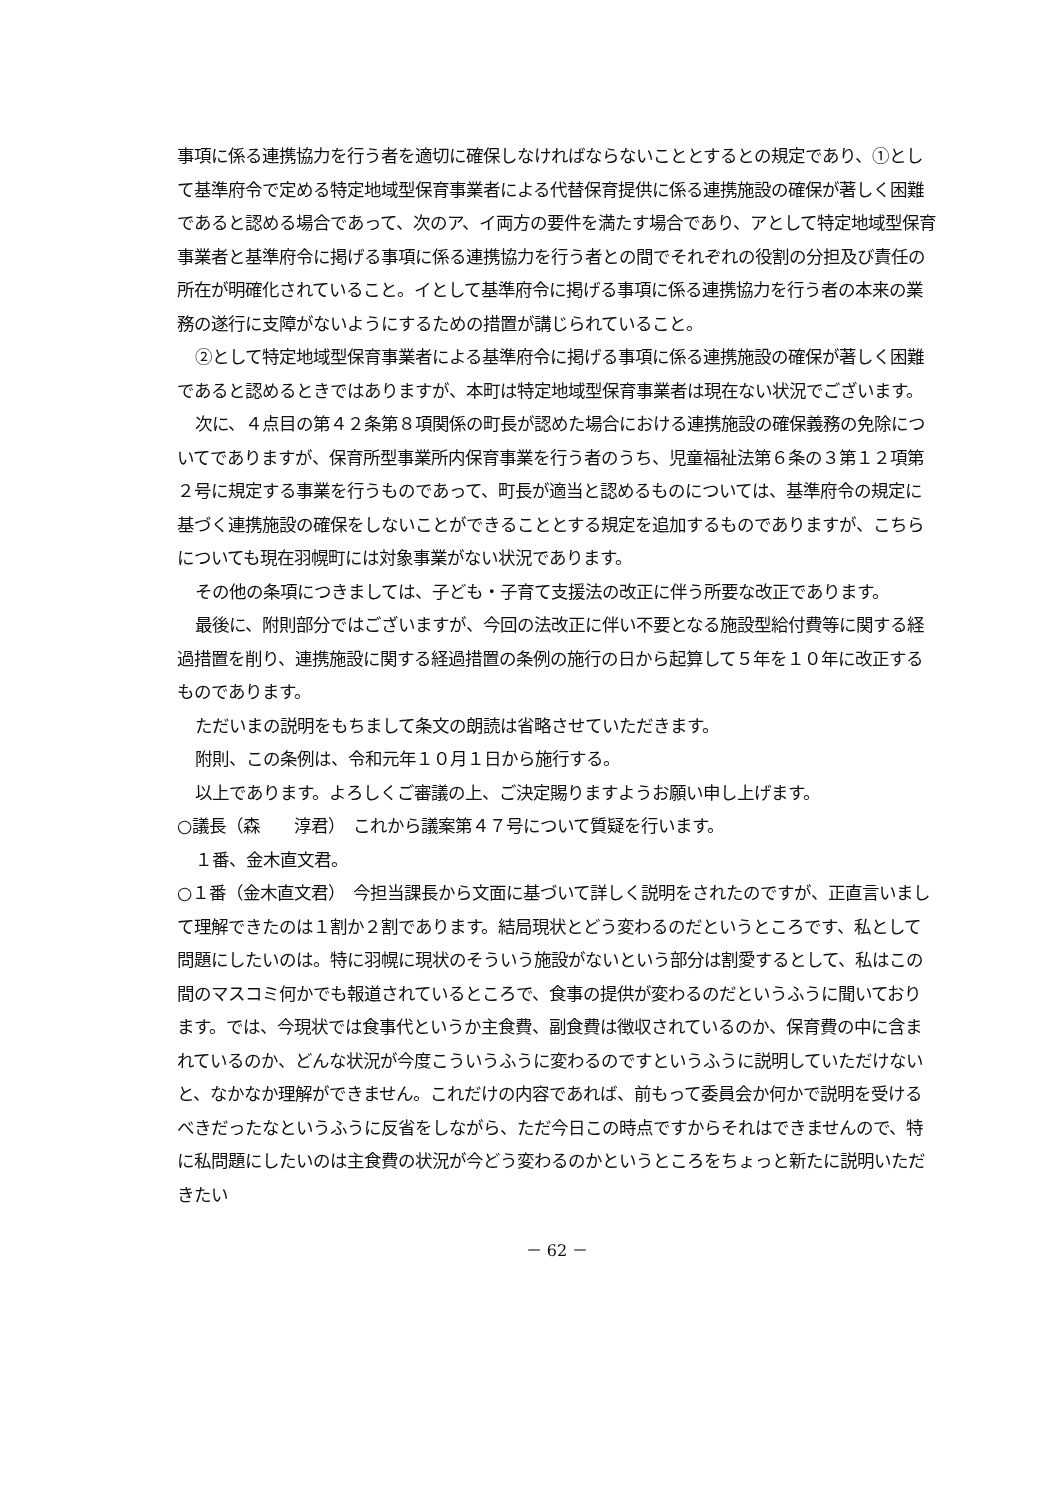事項に係る連携協力を行う者を適切に確保しなければならないこととするとの規定であり、①として基準府令で定める特定地域型保育事業者による代替保育提供に係る連携施設の確保が著しく困難であると認める場合であって、次のア、イ両方の要件を満たす場合であり、アとして特定地域型保育事業者と基準府令に掲げる事項に係る連携協力を行う者との間でそれぞれの役割の分担及び責任の所在が明確化されていること。イとして基準府令に掲げる事項に係る連携協力を行う者の本来の業務の遂行に支障がないようにするための措置が講じられていること。
②として特定地域型保育事業者による基準府令に掲げる事項に係る連携施設の確保が著しく困難であると認めるときではありますが、本町は特定地域型保育事業者は現在ない状況でございます。
次に、４点目の第４２条第８項関係の町長が認めた場合における連携施設の確保義務の免除についてでありますが、保育所型事業所内保育事業を行う者のうち、児童福祉法第６条の３第１２項第２号に規定する事業を行うものであって、町長が適当と認めるものについては、基準府令の規定に基づく連携施設の確保をしないことができることとする規定を追加するものでありますが、こちらについても現在羽幌町には対象事業がない状況であります。
その他の条項につきましては、子ども・子育て支援法の改正に伴う所要な改正であります。
最後に、附則部分ではございますが、今回の法改正に伴い不要となる施設型給付費等に関する経過措置を削り、連携施設に関する経過措置の条例の施行の日から起算して５年を１０年に改正するものであります。
ただいまの説明をもちまして条文の朗読は省略させていただきます。
附則、この条例は、令和元年１０月１日から施行する。
以上であります。よろしくご審議の上、ご決定賜りますようお願い申し上げます。
○議長（森　　淳君）　これから議案第４７号について質疑を行います。
１番、金木直文君。
○１番（金木直文君）　今担当課長から文面に基づいて詳しく説明をされたのですが、正直言いまして理解できたのは１割か２割であります。結局現状とどう変わるのだというところです、私として問題にしたいのは。特に羽幌に現状のそういう施設がないという部分は割愛するとして、私はこの間のマスコミ何かでも報道されているところで、食事の提供が変わるのだというふうに聞いております。では、今現状では食事代というか主食費、副食費は徴収されているのか、保育費の中に含まれているのか、どんな状況が今度こういうふうに変わるのですというふうに説明していただけないと、なかなか理解ができません。これだけの内容であれば、前もって委員会か何かで説明を受けるべきだったなというふうに反省をしながら、ただ今日この時点ですからそれはできませんので、特に私問題にしたいのは主食費の状況が今どう変わるのかというところをちょっと新たに説明いただきたい
－ 62 －